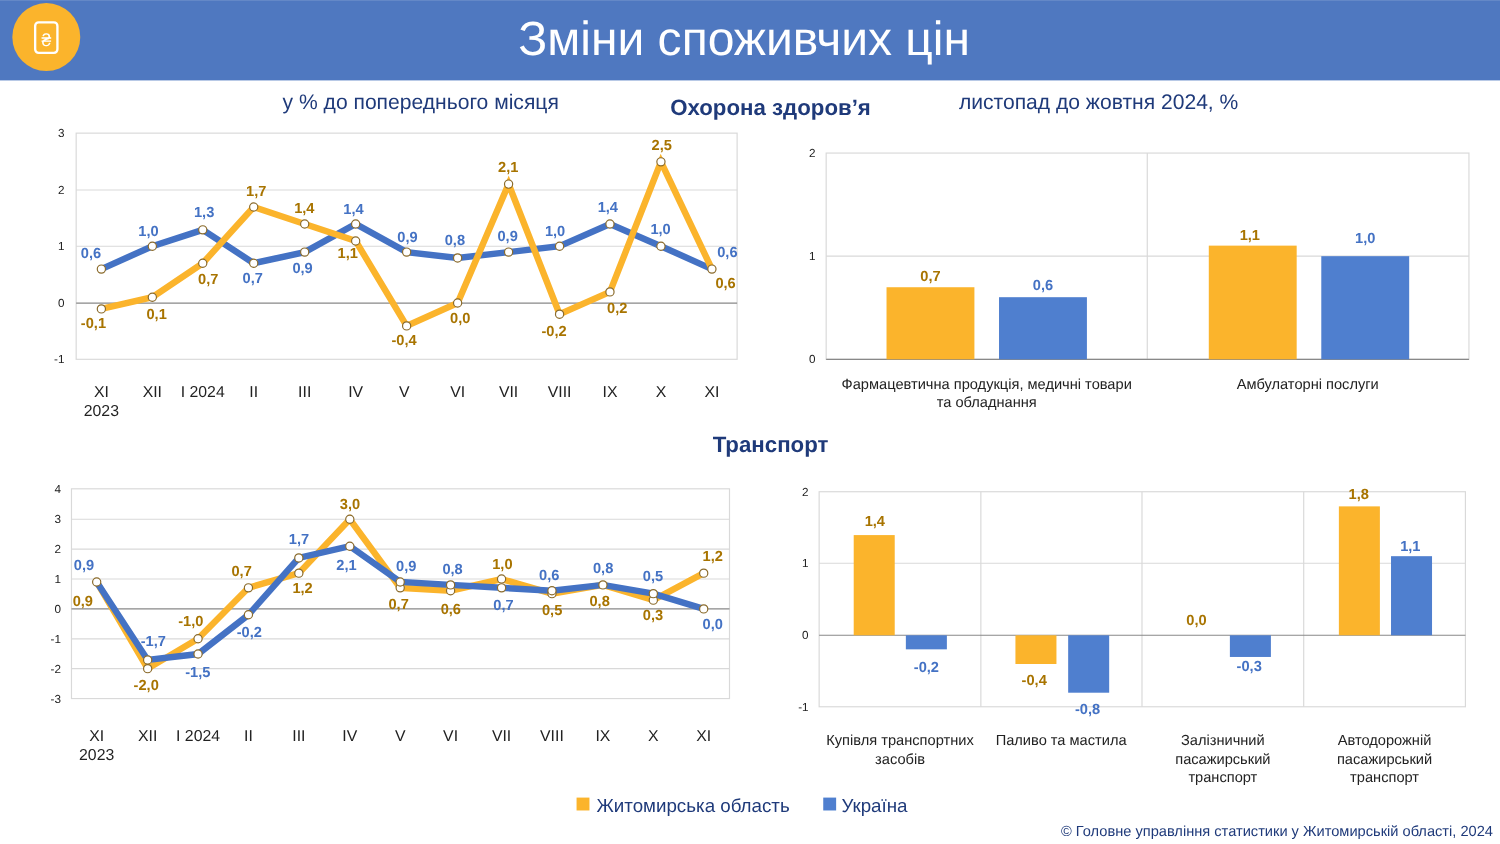₴
Зміни споживчих цін
у % до попереднього місяця
Охорона здоров’я
листопад до жовтня 2024, %
3
2
1
0
-1
0,6
1,0
1,3
0,7
0,9
1,4
0,9
0,8
0,9
1,0
1,4
1,0
0,6
-0,1
0,1
0,7
1,7
1,4
1,1
-0,4
0,0
2,1
-0,2
0,2
2,5
0,6
XI
2023
XII
I 2024
II
III
IV
V
VI
VII
VIII
IX
X
XI
2
1
0
0,7
0,6
1,1
1,0
Фармацевтична продукція, медичні товари
та обладнання
Амбулаторні послуги
Транспорт
4
3
2
1
0
-1
-2
-3
0,9
-1,7
-1,5
-0,2
1,7
2,1
0,9
0,8
0,7
0,6
0,8
0,5
0,0
0,9
-2,0
-1,0
0,7
1,2
3,0
0,7
0,6
1,0
0,5
0,8
0,3
1,2
XI
2023
XII
I 2024
II
III
IV
V
VI
VII
VIII
IX
X
XI
2
1
0
-1
1,4
-0,2
-0,4
-0,8
0,0
-0,3
1,8
1,1
Купівля транспортних
засобів
Паливо та мастила
Залізничний
пасажирський
транспорт
Автодорожній
пасажирський
транспорт
Житомирська область
Україна
© Головне управління статистики у Житомирській області, 2024